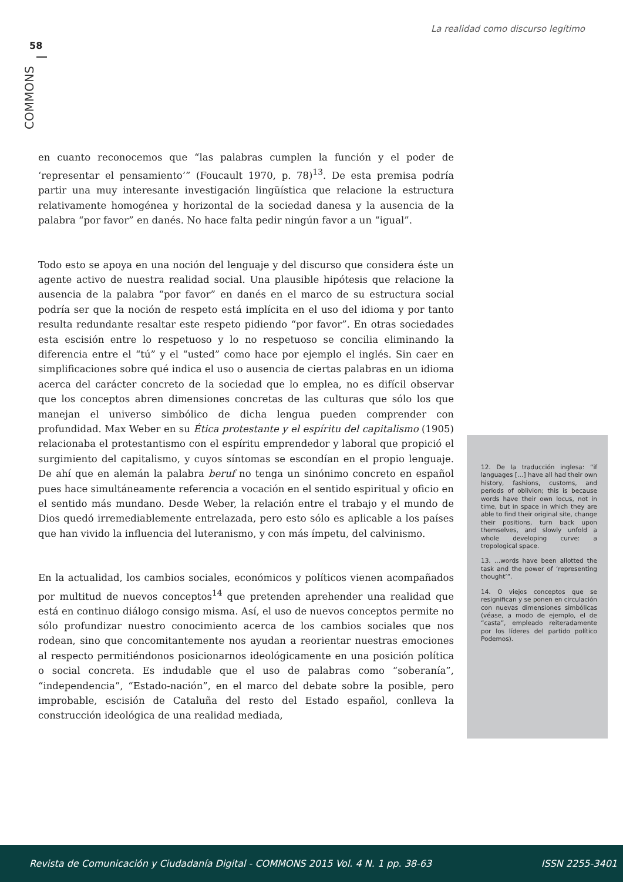La realidad como discurso legítimo
58
COMMONS
en cuanto reconocemos que “las palabras cumplen la función y el poder de ‘representar el pensamiento’” (Foucault 1970, p. 78)<sup>13</sup>. De esta premisa podría partir una muy interesante investigación lingüística que relacione la estructura relativamente homogénea y horizontal de la sociedad danesa y la ausencia de la palabra “por favor” en danés. No hace falta pedir ningún favor a un “igual”.
Todo esto se apoya en una noción del lenguaje y del discurso que considera éste un agente activo de nuestra realidad social. Una plausible hipótesis que relacione la ausencia de la palabra “por favor” en danés en el marco de su estructura social podría ser que la noción de respeto está implícita en el uso del idioma y por tanto resulta redundante resaltar este respeto pidiendo “por favor”. En otras sociedades esta escisión entre lo respetuoso y lo no respetuoso se concilia eliminando la diferencia entre el “tú” y el “usted” como hace por ejemplo el inglés. Sin caer en simplificaciones sobre qué indica el uso o ausencia de ciertas palabras en un idioma acerca del carácter concreto de la sociedad que lo emplea, no es difícil observar que los conceptos abren dimensiones concretas de las culturas que sólo los que manejan el universo simbólico de dicha lengua pueden comprender con profundidad. Max Weber en su Ética protestante y el espíritu del capitalismo (1905) relacionaba el protestantismo con el espíritu emprendedor y laboral que propició el surgimiento del capitalismo, y cuyos síntomas se escondían en el propio lenguaje. De ahí que en alemán la palabra beruf no tenga un sinónimo concreto en español pues hace simultáneamente referencia a vocación en el sentido espiritual y oficio en el sentido más mundano. Desde Weber, la relación entre el trabajo y el mundo de Dios quedó irremediablemente entrelazada, pero esto sólo es aplicable a los países que han vivido la influencia del luteranismo, y con más ímpetu, del calvinismo.
En la actualidad, los cambios sociales, económicos y políticos vienen acompañados por multitud de nuevos conceptos<sup>14</sup> que pretenden aprehender una realidad que está en continuo diálogo consigo misma. Así, el uso de nuevos conceptos permite no sólo profundizar nuestro conocimiento acerca de los cambios sociales que nos rodean, sino que concomitantemente nos ayudan a reorientar nuestras emociones al respecto permitiéndonos posicionarnos ideológicamente en una posición política o social concreta. Es indudable que el uso de palabras como “soberanía”, “independencia”, “Estado-nación”, en el marco del debate sobre la posible, pero improbable, escisión de Cataluña del resto del Estado español, conlleva la construcción ideológica de una realidad mediada,
12. De la traducción inglesa: “if languages […] have all had their own history, fashions, customs, and periods of oblivion; this is because words have their own locus, not in time, but in space in which they are able to find their original site, change their positions, turn back upon themselves, and slowly unfold a whole developing curve: a tropological space.
13. …words have been allotted the task and the power of ‘representing thought’”.
14. O viejos conceptos que se resignifican y se ponen en circulación con nuevas dimensiones simbólicas (véase, a modo de ejemplo, el de “casta”, empleado reiteradamente por los líderes del partido político Podemos).
Revista de Comunicación y Ciudadanía Digital - COMMONS 2015 Vol. 4 N. 1 pp. 38-63 ISSN 2255-3401